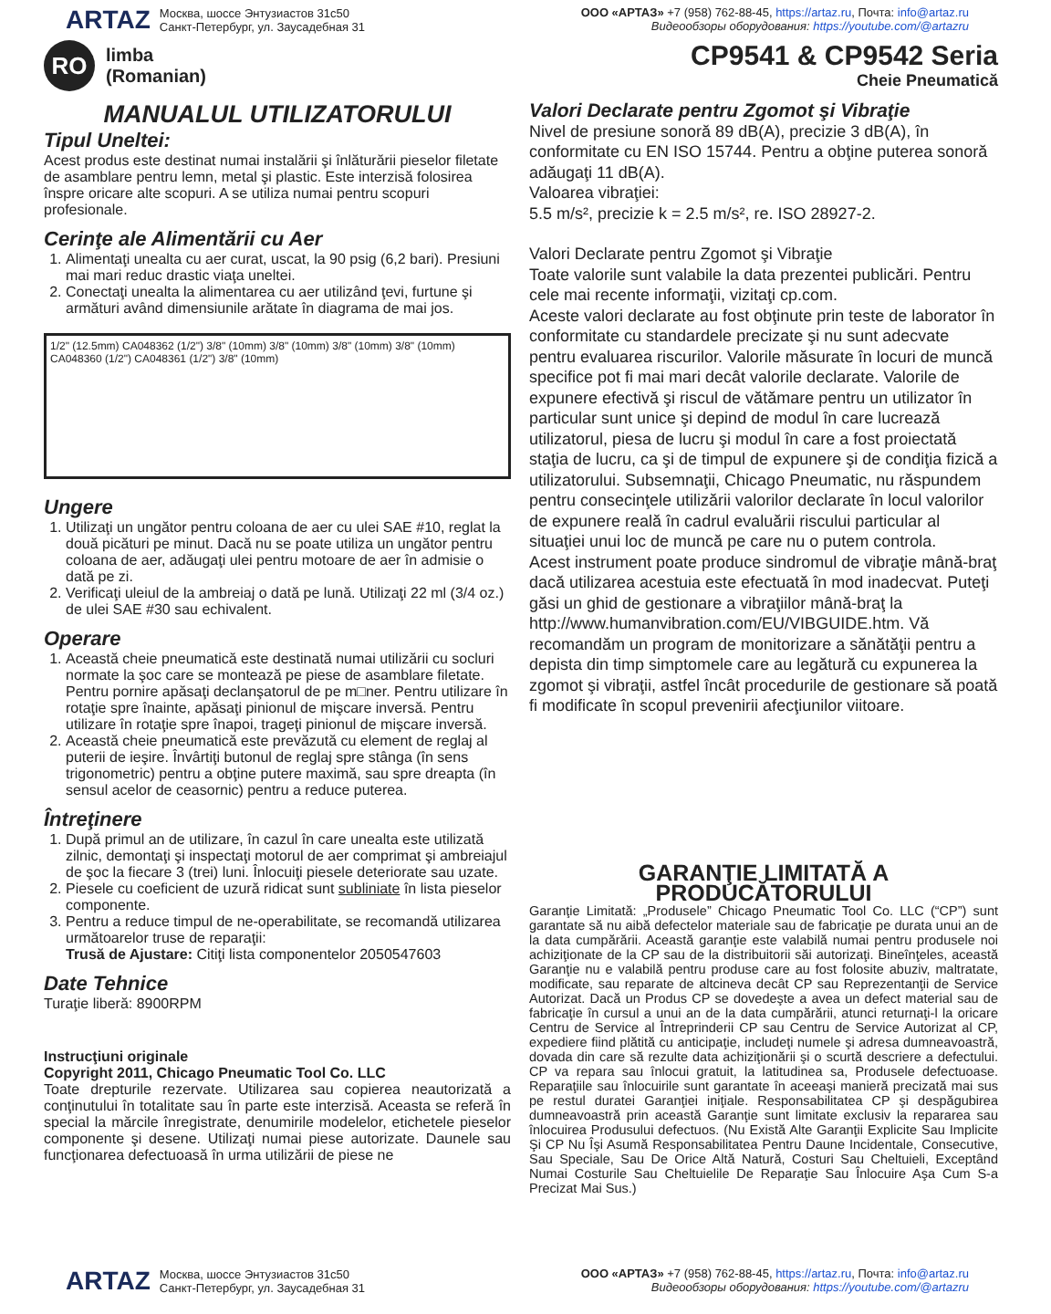ARTAZ
Москва, шоссе Энтузиастов 31с50
Санкт-Петербург, ул. Заусадебная 31
ООО «АРТАЗ» +7 (958) 762-88-45, https://artaz.ru, Почта: info@artaz.ru
Видеообзоры оборудования: https://youtube.com/@artazru
RO
limba
(Romanian)
CP9541 & CP9542 Seria
Cheie Pneumatică
MANUALUL UTILIZATORULUI
Tipul Uneltei:
Acest produs este destinat numai instalării şi înlăturării pieselor filetate de asamblare pentru lemn, metal şi plastic. Este interzisă folosirea înspre oricare alte scopuri. A se utiliza numai pentru scopuri profesionale.
Cerinţe ale Alimentării cu Aer
1. Alimentaţi unealta cu aer curat, uscat, la 90 psig (6,2 bari). Presiuni mai mari reduc drastic viaţa uneltei.
2. Conectaţi unealta la alimentarea cu aer utilizând ţevi, furtune şi armături având dimensiunile arătate în diagrama de mai jos.
1/2" (12.5mm) CA048362 (1/2") 3/8" (10mm) 3/8" (10mm) 3/8" (10mm) 3/8" (10mm) CA048360 (1/2") CA048361 (1/2") 3/8" (10mm)
Ungere
1. Utilizaţi un ungător pentru coloana de aer cu ulei SAE #10, reglat la două picături pe minut. Dacă nu se poate utiliza un ungător pentru coloana de aer, adăugaţi ulei pentru motoare de aer în admisie o dată pe zi.
2. Verificaţi uleiul de la ambreiaj o dată pe lună. Utilizaţi 22 ml (3/4 oz.) de ulei SAE #30 sau echivalent.
Operare
1. Această cheie pneumatică este destinată numai utilizării cu socluri normate la şoc care se montează pe piese de asamblare filetate. Pentru pornire apăsaţi declanşatorul de pe m□ner. Pentru utilizare în rotaţie spre înainte, apăsaţi pinionul de mişcare inversă. Pentru utilizare în rotaţie spre înapoi, trageţi pinionul de mişcare inversă.
2. Această cheie pneumatică este prevăzută cu element de reglaj al puterii de ieşire. Învârtiţi butonul de reglaj spre stânga (în sens trigonometric) pentru a obţine putere maximă, sau spre dreapta (în sensul acelor de ceasornic) pentru a reduce puterea.
Întreţinere
1. După primul an de utilizare, în cazul în care unealta este utilizată zilnic, demontaţi şi inspectaţi motorul de aer comprimat şi ambreiajul de şoc la fiecare 3 (trei) luni. Înlocuiţi piesele deteriorate sau uzate.
2. Piesele cu coeficient de uzură ridicat sunt subliniate în lista pieselor componente.
3. Pentru a reduce timpul de ne-operabilitate, se recomandă utilizarea următoarelor truse de reparaţii:
Trusă de Ajustare: Citiţi lista componentelor 2050547603
Date Tehnice
Turaţie liberă: 8900RPM
Instrucţiuni originale
Copyright 2011, Chicago Pneumatic Tool Co. LLC
Toate drepturile rezervate. Utilizarea sau copierea neautorizată a conţinutului în totalitate sau în parte este interzisă. Aceasta se referă în special la mărcile înregistrate, denumirile modelelor, etichetele pieselor componente şi desene. Utilizaţi numai piese autorizate. Daunele sau funcţionarea defectuoasă în urma utilizării de piese ne
Valori Declarate pentru Zgomot şi Vibraţie
Nivel de presiune sonoră 89 dB(A), precizie 3 dB(A), în conformitate cu EN ISO 15744. Pentru a obţine puterea sonoră adăugaţi 11 dB(A).
Valoarea vibraţiei:
5.5 m/s², precizie k = 2.5 m/s², re. ISO 28927-2.
Valori Declarate pentru Zgomot şi Vibraţie
Toate valorile sunt valabile la data prezentei publicări. Pentru cele mai recente informaţii, vizitaţi cp.com.
Aceste valori declarate au fost obţinute prin teste de laborator în conformitate cu standardele precizate şi nu sunt adecvate pentru evaluarea riscurilor. Valorile măsurate în locuri de muncă specifice pot fi mai mari decât valorile declarate. Valorile de expunere efectivă şi riscul de vătămare pentru un utilizator în particular sunt unice şi depind de modul în care lucrează utilizatorul, piesa de lucru şi modul în care a fost proiectată staţia de lucru, ca şi de timpul de expunere şi de condiţia fizică a utilizatorului. Subsemnaţii, Chicago Pneumatic, nu răspundem pentru consecinţele utilizării valorilor declarate în locul valorilor de expunere reală în cadrul evaluării riscului particular al situaţiei unui loc de muncă pe care nu o putem controla.
Acest instrument poate produce sindromul de vibraţie mână-braţ dacă utilizarea acestuia este efectuată în mod inadecvat. Puteţi găsi un ghid de gestionare a vibraţiilor mână-braţ la http://www.humanvibration.com/EU/VIBGUIDE.htm. Vă recomandăm un program de monitorizare a sănătăţii pentru a depista din timp simptomele care au legătură cu expunerea la zgomot şi vibraţii, astfel încât procedurile de gestionare să poată fi modificate în scopul prevenirii afecţiunilor viitoare.
GARANŢIE LIMITATĂ A PRODUCĂTORULUI
Garanţie Limitată: „Produsele” Chicago Pneumatic Tool Co. LLC (“CP”) sunt garantate să nu aibă defectelor materiale sau de fabricaţie pe durata unui an de la data cumpărării. Această garanţie este valabilă numai pentru produsele noi achiziţionate de la CP sau de la distribuitorii săi autorizaţi. Bineînţeles, această Garanţie nu e valabilă pentru produse care au fost folosite abuziv, maltratate, modificate, sau reparate de altcineva decât CP sau Reprezentanţii de Service Autorizat. Dacă un Produs CP se dovedeşte a avea un defect material sau de fabricaţie în cursul a unui an de la data cumpărării, atunci returnaţi-l la oricare Centru de Service al Întreprinderii CP sau Centru de Service Autorizat al CP, expediere fiind plătită cu anticipaţie, includeţi numele şi adresa dumneavoastră, dovada din care să rezulte data achiziţionării şi o scurtă descriere a defectului. CP va repara sau înlocui gratuit, la latitudinea sa, Produsele defectuoase. Reparaţiile sau înlocuirile sunt garantate în aceeaşi manieră precizată mai sus pe restul duratei Garanţiei iniţiale. Responsabilitatea CP şi despăgubirea dumneavoastră prin această Garanţie sunt limitate exclusiv la repararea sau înlocuirea Produsului defectuos. (Nu Există Alte Garanţii Explicite Sau Implicite Şi CP Nu Îşi Asumă Responsabilitatea Pentru Daune Incidentale, Consecutive, Sau Speciale, Sau De Orice Altă Natură, Costuri Sau Cheltuieli, Exceptând Numai Costurile Sau Cheltuielile De Reparaţie Sau Înlocuire Aşa Cum S-a Precizat Mai Sus.)
ARTAZ
Москва, шоссе Энтузиастов 31с50
Санкт-Петербург, ул. Заусадебная 31
ООО «АРТАЗ» +7 (958) 762-88-45, https://artaz.ru, Почта: info@artaz.ru
Видеообзоры оборудования: https://youtube.com/@artazru